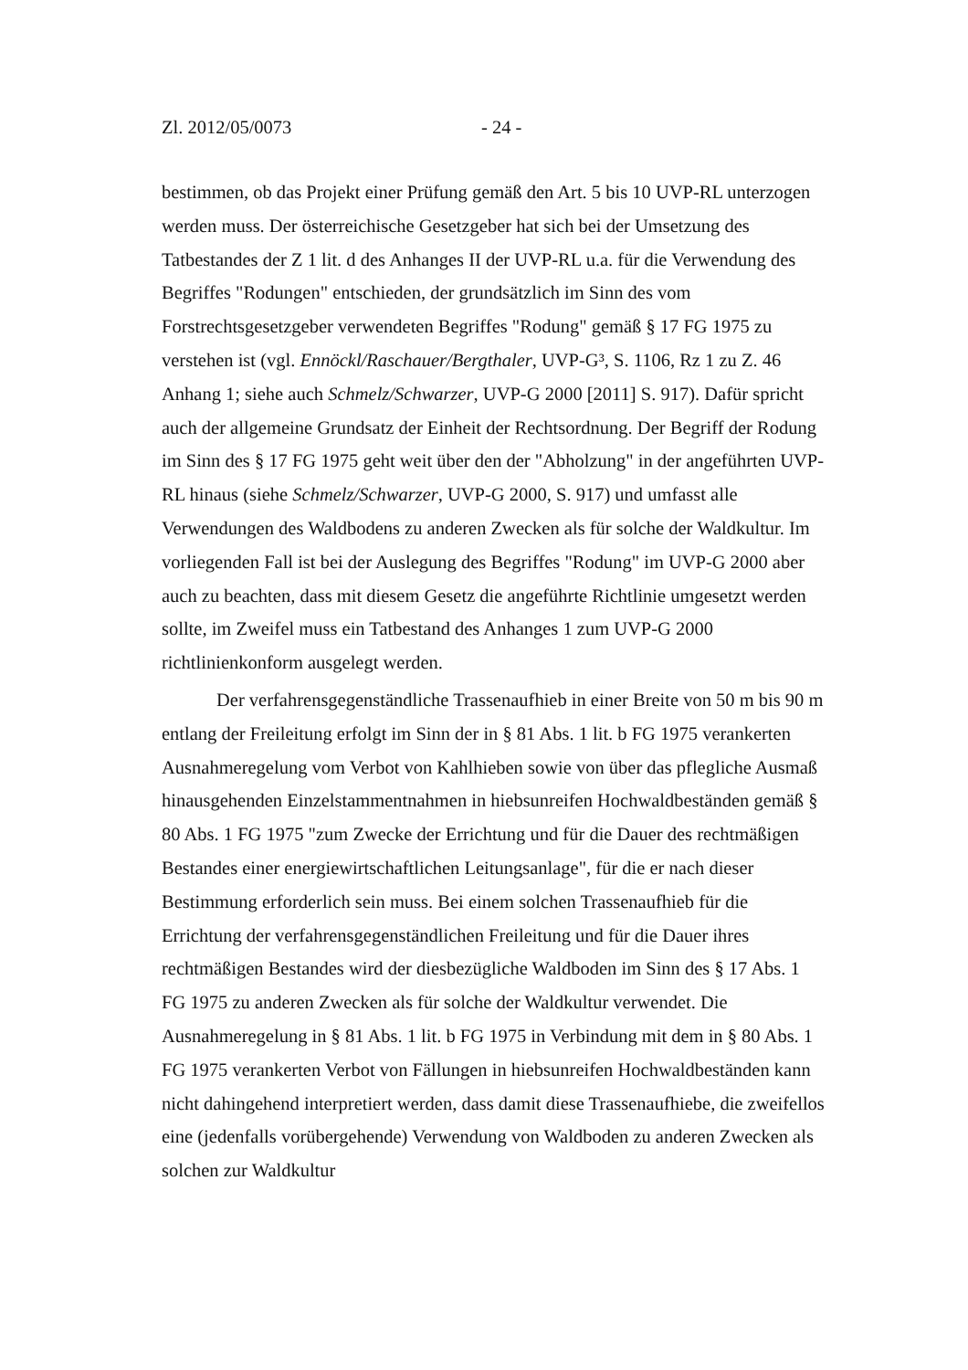Zl. 2012/05/0073 - 24 -
bestimmen, ob das Projekt einer Prüfung gemäß den Art. 5 bis 10 UVP-RL unterzogen werden muss. Der österreichische Gesetzgeber hat sich bei der Umsetzung des Tatbestandes der Z 1 lit. d des Anhanges II der UVP-RL u.a. für die Verwendung des Begriffes "Rodungen" entschieden, der grundsätzlich im Sinn des vom Forstrechtsgesetzgeber verwendeten Begriffes "Rodung" gemäß § 17 FG 1975 zu verstehen ist (vgl. Ennöckl/Raschauer/Bergthaler, UVP-G³, S. 1106, Rz 1 zu Z. 46 Anhang 1; siehe auch Schmelz/Schwarzer, UVP-G 2000 [2011] S. 917). Dafür spricht auch der allgemeine Grundsatz der Einheit der Rechtsordnung. Der Begriff der Rodung im Sinn des § 17 FG 1975 geht weit über den der "Abholzung" in der angeführten UVP-RL hinaus (siehe Schmelz/Schwarzer, UVP-G 2000, S. 917) und umfasst alle Verwendungen des Waldbodens zu anderen Zwecken als für solche der Waldkultur. Im vorliegenden Fall ist bei der Auslegung des Begriffes "Rodung" im UVP-G 2000 aber auch zu beachten, dass mit diesem Gesetz die angeführte Richtlinie umgesetzt werden sollte, im Zweifel muss ein Tatbestand des Anhanges 1 zum UVP-G 2000 richtlinienkonform ausgelegt werden.
Der verfahrensgegenständliche Trassenaufhieb in einer Breite von 50 m bis 90 m entlang der Freileitung erfolgt im Sinn der in § 81 Abs. 1 lit. b FG 1975 verankerten Ausnahmeregelung vom Verbot von Kahlhieben sowie von über das pflegliche Ausmaß hinausgehenden Einzelstammentnahmen in hiebsunreifen Hochwaldbeständen gemäß § 80 Abs. 1 FG 1975 "zum Zwecke der Errichtung und für die Dauer des rechtmäßigen Bestandes einer energiewirtschaftlichen Leitungsanlage", für die er nach dieser Bestimmung erforderlich sein muss. Bei einem solchen Trassenaufhieb für die Errichtung der verfahrensgegenständlichen Freileitung und für die Dauer ihres rechtmäßigen Bestandes wird der diesbezügliche Waldboden im Sinn des § 17 Abs. 1 FG 1975 zu anderen Zwecken als für solche der Waldkultur verwendet. Die Ausnahmeregelung in § 81 Abs. 1 lit. b FG 1975 in Verbindung mit dem in § 80 Abs. 1 FG 1975 verankerten Verbot von Fällungen in hiebsunreifen Hochwaldbeständen kann nicht dahingehend interpretiert werden, dass damit diese Trassenaufhiebe, die zweifellos eine (jedenfalls vorübergehende) Verwendung von Waldboden zu anderen Zwecken als solchen zur Waldkultur